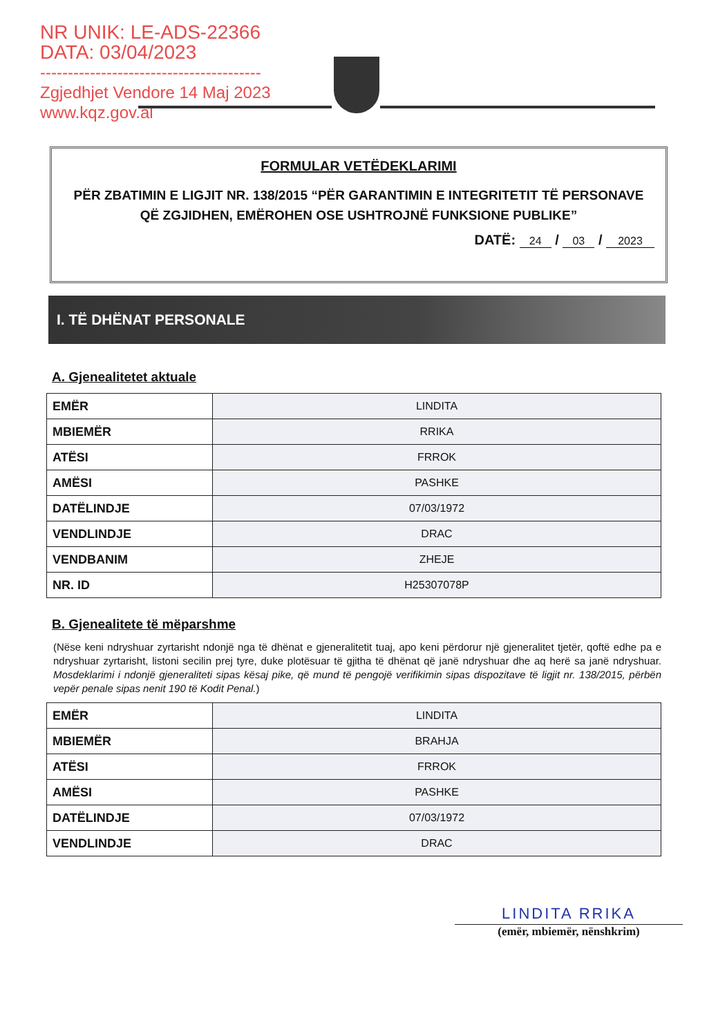NR UNIK: LE-ADS-22366
DATA: 03/04/2023
----------------------------------------
Zgjedhjet Vendore 14 Maj 2023
www.kqz.gov.al
FORMULAR VETËDEKLARIMI
PËR ZBATIMIN E LIGJIT NR. 138/2015 “PËR GARANTIMIN E INTEGRITETIT TË PERSONAVE QË ZGJIDHEN, EMËROHEN OSE USHTROJNË FUNKSIONE PUBLIKE”
DATË: 24 / 03 / 2023
I. TË DHËNAT PERSONALE
A. Gjenealitetet aktuale
| EMËR | LINDITA |
| MBIEMËR | RRIKA |
| ATËSI | FRROK |
| AMËSI | PASHKE |
| DATËLINDJE | 07/03/1972 |
| VENDLINDJE | DRAC |
| VENDBANIM | ZHEJE |
| NR. ID | H25307078P |
B. Gjenealitete të mëparshme
(Nëse keni ndryshuar zyrtarisht ndonjë nga të dhënat e gjeneralitetit tuaj, apo keni përdorur një gjeneralitet tjetër, qoftë edhe pa e ndryshuar zyrtarisht, listoni secilin prej tyre, duke plotësuar të gjitha të dhënat që janë ndryshuar dhe aq herë sa janë ndryshuar. Mosdeklarimi i ndonjë gjeneraliteti sipas kësaj pike, që mund të pengojë verifikimin sipas dispozitave të ligjit nr. 138/2015, përbën vepër penale sipas nenit 190 të Kodit Penal.)
| EMËR | LINDITA |
| MBIEMËR | BRAHJA |
| ATËSI | FRROK |
| AMËSI | PASHKE |
| DATËLINDJE | 07/03/1972 |
| VENDLINDJE | DRAC |
LINDITA RRIKA
(emër, mbiemër, nënshkrim)